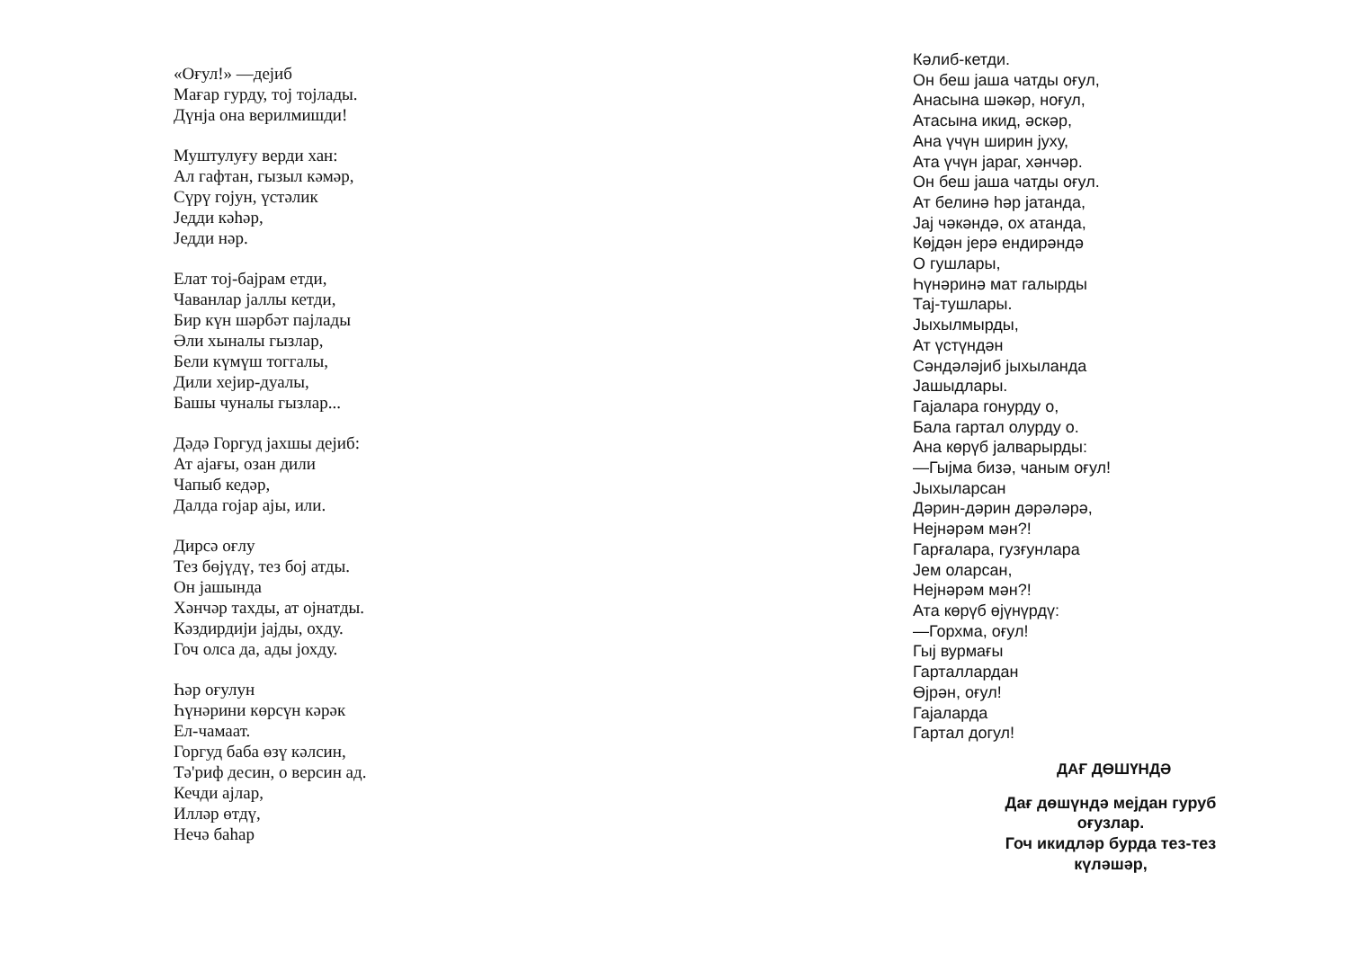«Оғул!» —дејиб
Мағар гурду, тој тојлады.
Дүнја она верилмишди!
Муштулуғу верди хан:
Ал гафтан, гызыл кәмәр,
Сүрү гојун, үстәлик
Једди кәһәр,
Једди нәр.
Елат тој-бајрам етди,
Чаванлар јаллы кетди,
Бир күн шәрбәт пајлады
Әли хыналы гызлар,
Бели күмүш тоггалы,
Дили хејир-дуалы,
Башы чуналы гызлар...
Дәдә Горгуд јахшы дејиб:
Ат ајағы, озан дили
Чапыб кедәр,
Далда гојар ајы, или.
Дирсә оғлу
Тез бөјүдү, тез бој атды.
Он јашында
Хәнчәр тахды, ат ојнатды.
Кәздирдији јајды, охду.
Гоч олса да, ады јохду.
Һәр оғулун
Һүнәрини көрсүн кәрәк
Ел-чамаат.
Горгуд баба өзү кәлсин,
Тә'риф десин, о версин ад.
Кечди ајлар,
Илләр өтдү,
Нечә баһар
Кәлиб-кетди.
Он беш јаша чатды оғул,
Анасына шәкәр, ноғул,
Атасына икид, әскәр,
Ана үчүн ширин јуху,
Ата үчүн јараг, хәнчәр.
Он беш јаша чатды оғул.
Ат белинә һәр јатанда,
Јај чәкәндә, ох атанда,
Көјдән јерә ендирәндә
О гушлары,
Һүнәринә мат галырды
Тај-тушлары.
Јыхылмырды,
Ат үстүндән
Сәндәләјиб јыхыланда
Јашыдлары.
Гајалара гонурду о,
Бала гартал олурду о.
Ана көрүб јалварырды:
—Гыјма бизә, чаным оғул!
Јыхыларсан
Дәрин-дәрин дәрәләрә,
Нејнәрәм мән?!
Гарғалара, гузғунлара
Јем оларсан,
Нејнәрәм мән?!
Ата көрүб өјүнүрдү:
—Горхма, оғул!
Гыј вурмағы
Гарталлардан
Өјрән, оғул!
Гајаларда
Гартал догул!
ДАҒ ДӨШҮНДӘ
Дағ дөшүндә мејдан гуруб
оғузлар.
Гоч икидләр бурда тез-тез
күләшәр,